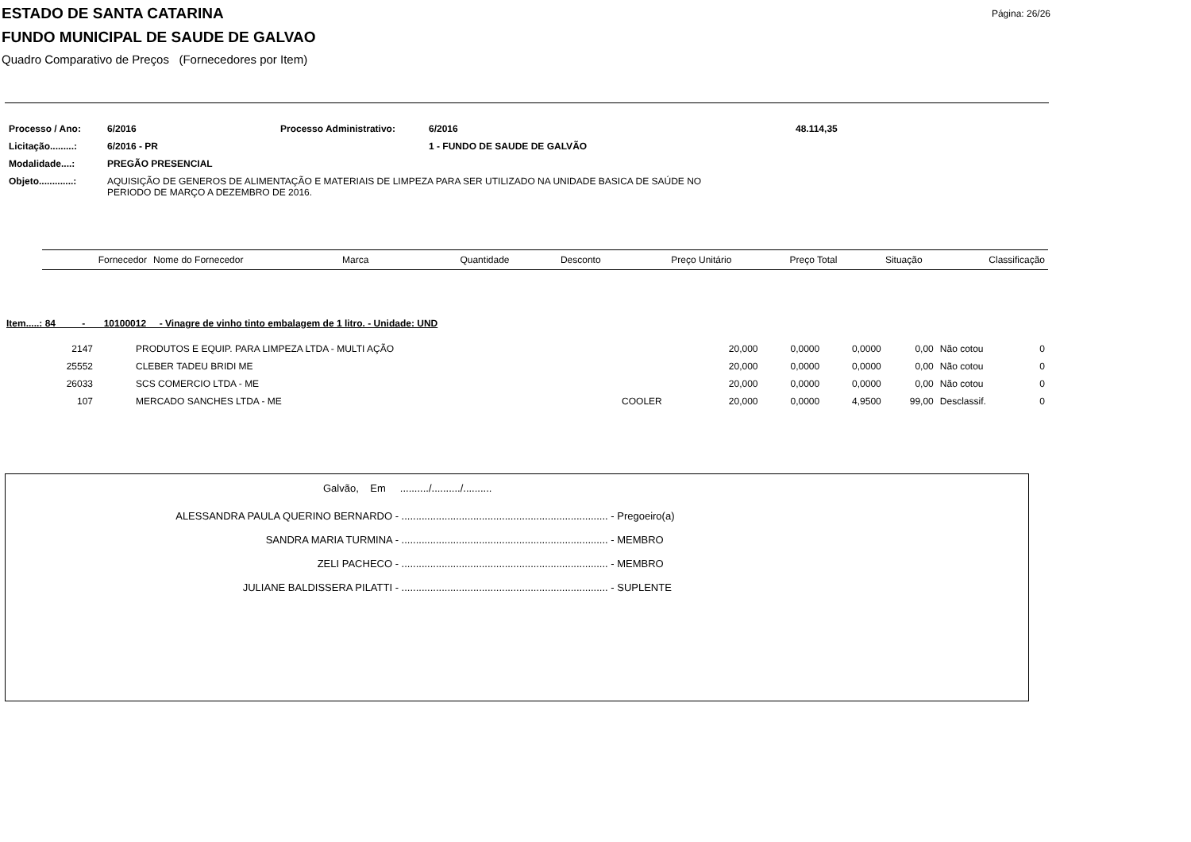Página: 26/26
ESTADO DE SANTA CATARINA
FUNDO MUNICIPAL DE SAUDE DE GALVAO
Quadro Comparativo de Preços (Fornecedores por Item)
| Processo / Ano: | 6/2016 | Processo Administrativo: | 6/2016 | 48.114,35 |
| Licitação.........: | 6/2016 - PR | | 1 - FUNDO DE SAUDE DE GALVÃO | |
| Modalidade....: | PREGÃO PRESENCIAL | | | |
| Objeto.............: | AQUISIÇÃO DE GENEROS DE ALIMENTAÇÃO E MATERIAIS DE LIMPEZA PARA SER UTILIZADO NA UNIDADE BASICA DE SAÚDE NO PERIODO DE MARÇO A DEZEMBRO DE 2016. | | | |
| Fornecedor | Nome do Fornecedor | Marca | Quantidade | Desconto | Preço Unitário | Preço Total | Situação | Classificação |
| --- | --- | --- | --- | --- | --- | --- | --- | --- |
Item.....: 84 - 10100012 - Vinagre de vinho tinto embalagem de 1 litro. - Unidade: UND
| 2147 | PRODUTOS E EQUIP. PARA LIMPEZA LTDA - MULTI AÇÃO | | 20,000 | 0,0000 | 0,0000 | 0,00 | Não cotou | 0 |
| 25552 | CLEBER TADEU BRIDI ME | | 20,000 | 0,0000 | 0,0000 | 0,00 | Não cotou | 0 |
| 26033 | SCS COMERCIO LTDA - ME | | 20,000 | 0,0000 | 0,0000 | 0,00 | Não cotou | 0 |
| 107 | MERCADO SANCHES LTDA - ME | COOLER | 20,000 | 0,0000 | 4,9500 | 99,00 | Desclassif. | 0 |
Galvão, Em ........../........../..........
ALESSANDRA PAULA QUERINO BERNARDO - ........................................................................ - Pregoeiro(a)
SANDRA MARIA TURMINA - ........................................................................ - MEMBRO
ZELI PACHECO - ........................................................................ - MEMBRO
JULIANE BALDISSERA PILATTI - ........................................................................ - SUPLENTE